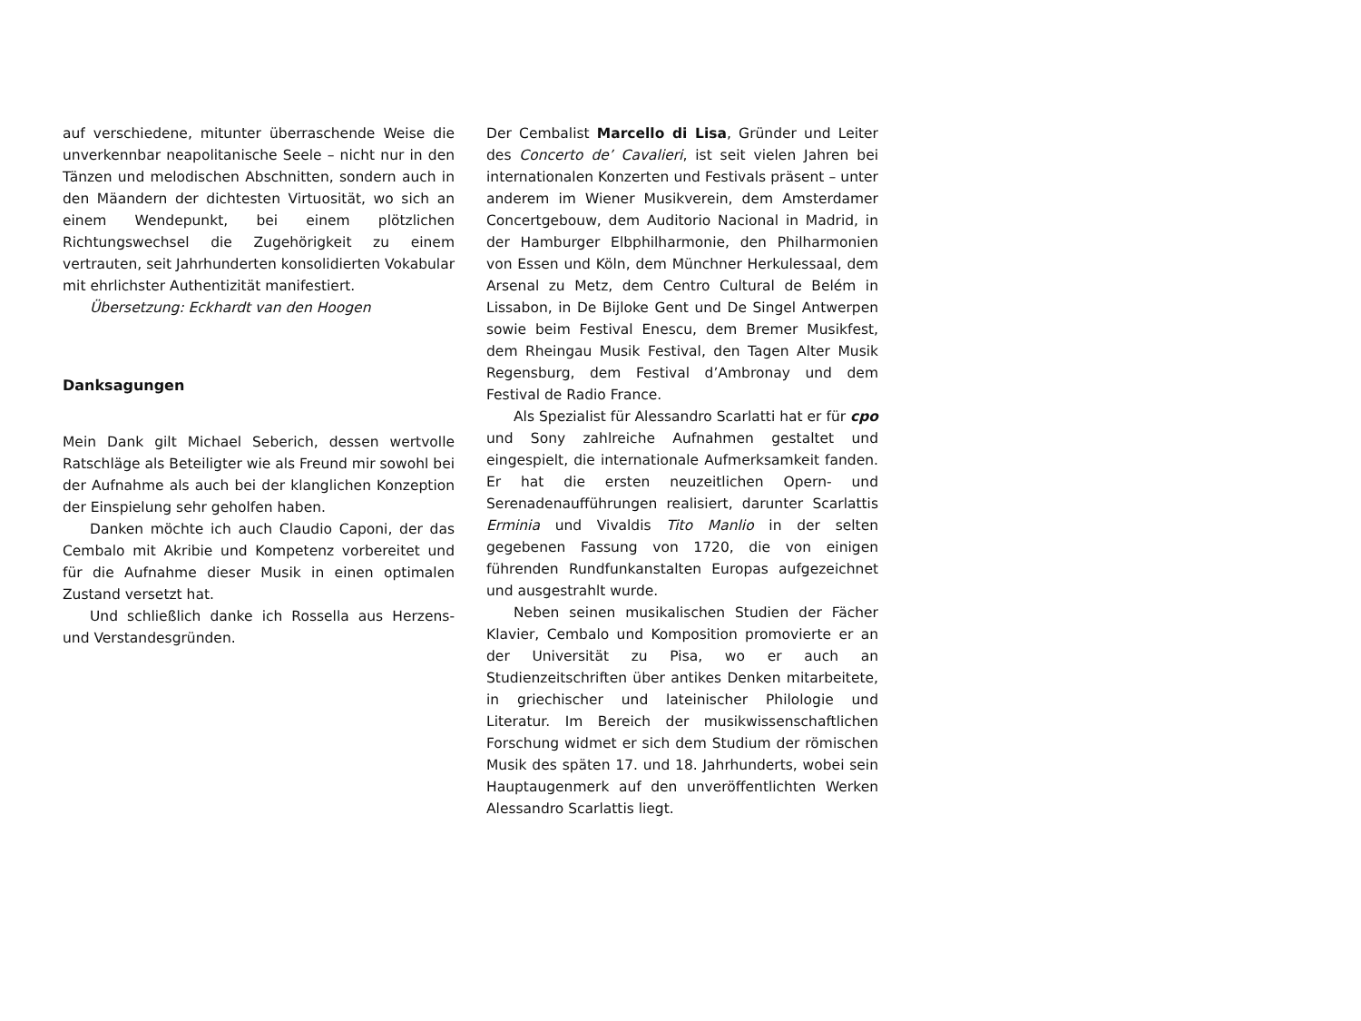auf verschiedene, mitunter überraschende Weise die unverkennbar neapolitanische Seele – nicht nur in den Tänzen und melodischen Abschnitten, sondern auch in den Mäandern der dichtesten Virtuosität, wo sich an einem Wendepunkt, bei einem plötzlichen Richtungswechsel die Zugehörigkeit zu einem vertrauten, seit Jahrhunderten konsolidierten Vokabular mit ehrlichster Authentizität manifestiert.
Übersetzung: Eckhardt van den Hoogen
Danksagungen
Mein Dank gilt Michael Seberich, dessen wertvolle Ratschläge als Beteiligter wie als Freund mir sowohl bei der Aufnahme als auch bei der klanglichen Konzeption der Einspielung sehr geholfen haben.
Danken möchte ich auch Claudio Caponi, der das Cembalo mit Akribie und Kompetenz vorbereitet und für die Aufnahme dieser Musik in einen optimalen Zustand versetzt hat.
Und schließlich danke ich Rossella aus Herzens- und Verstandesgründen.
Der Cembalist Marcello di Lisa, Gründer und Leiter des Concerto de’ Cavalieri, ist seit vielen Jahren bei internationalen Konzerten und Festivals präsent – unter anderem im Wiener Musikverein, dem Amsterdamer Concertgebouw, dem Auditorio Nacional in Madrid, in der Hamburger Elbphilharmonie, den Philharmonien von Essen und Köln, dem Münchner Herkulessaal, dem Arsenal zu Metz, dem Centro Cultural de Belém in Lissabon, in De Bijloke Gent und De Singel Antwerpen sowie beim Festival Enescu, dem Bremer Musikfest, dem Rheingau Musik Festival, den Tagen Alter Musik Regensburg, dem Festival d’Ambronay und dem Festival de Radio France.
Als Spezialist für Alessandro Scarlatti hat er für cpo und Sony zahlreiche Aufnahmen gestaltet und eingespielt, die internationale Aufmerksamkeit fanden. Er hat die ersten neuzeitlichen Opern- und Serenadenaufführungen realisiert, darunter Scarlattis Erminia und Vivaldis Tito Manlio in der selten gegebenen Fassung von 1720, die von einigen führenden Rundfunkanstalten Europas aufgezeichnet und ausgestrahlt wurde.
Neben seinen musikalischen Studien der Fächer Klavier, Cembalo und Komposition promovierte er an der Universität zu Pisa, wo er auch an Studienzeitschriften über antikes Denken mitarbeitete, in griechischer und lateinischer Philologie und Literatur. Im Bereich der musikwissenschaftlichen Forschung widmet er sich dem Studium der römischen Musik des späten 17. und 18. Jahrhunderts, wobei sein Hauptaugenmerk auf den unveröffentlichten Werken Alessandro Scarlattis liegt.